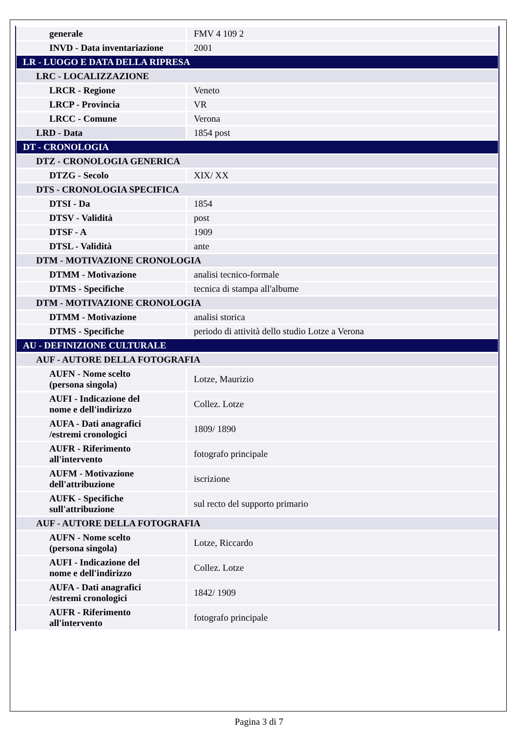| generale | FMV 4 109 2 |
| INVD - Data inventariazione | 2001 |
| LR - LUOGO E DATA DELLA RIPRESA | |
| LRC - LOCALIZZAZIONE | |
| LRCR - Regione | Veneto |
| LRCP - Provincia | VR |
| LRCC - Comune | Verona |
| LRD - Data | 1854 post |
| DT - CRONOLOGIA | |
| DTZ - CRONOLOGIA GENERICA | |
| DTZG - Secolo | XIX/ XX |
| DTS - CRONOLOGIA SPECIFICA | |
| DTSI - Da | 1854 |
| DTSV - Validità | post |
| DTSF - A | 1909 |
| DTSL - Validità | ante |
| DTM - MOTIVAZIONE CRONOLOGIA | |
| DTMM - Motivazione | analisi tecnico-formale |
| DTMS - Specifiche | tecnica di stampa all'albume |
| DTM - MOTIVAZIONE CRONOLOGIA | |
| DTMM - Motivazione | analisi storica |
| DTMS - Specifiche | periodo di attività dello studio Lotze a Verona |
| AU - DEFINIZIONE CULTURALE | |
| AUF - AUTORE DELLA FOTOGRAFIA | |
| AUFN - Nome scelto (persona singola) | Lotze, Maurizio |
| AUFI - Indicazione del nome e dell'indirizzo | Collez. Lotze |
| AUFA - Dati anagrafici /estremi cronologici | 1809/ 1890 |
| AUFR - Riferimento all'intervento | fotografo principale |
| AUFM - Motivazione dell'attribuzione | iscrizione |
| AUFK - Specifiche sull'attribuzione | sul recto del supporto primario |
| AUF - AUTORE DELLA FOTOGRAFIA | |
| AUFN - Nome scelto (persona singola) | Lotze, Riccardo |
| AUFI - Indicazione del nome e dell'indirizzo | Collez. Lotze |
| AUFA - Dati anagrafici /estremi cronologici | 1842/ 1909 |
| AUFR - Riferimento all'intervento | fotografo principale |
Pagina 3 di 7